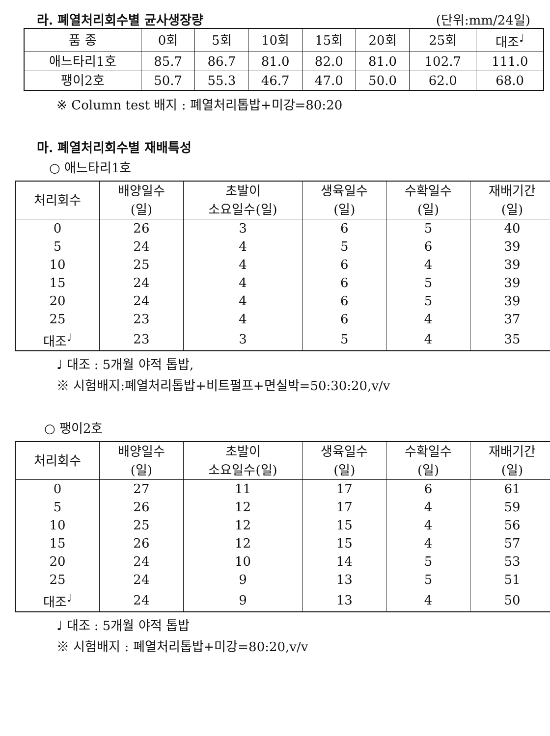라. 폐열처리회수별 균사생장량
(단위:mm/24일)
| 품 종 | 0회 | 5회 | 10회 | 15회 | 20회 | 25회 | 대조<sup>♩</sup> |
| --- | --- | --- | --- | --- | --- | --- | --- |
| 애느타리1호 | 85.7 | 86.7 | 81.0 | 82.0 | 81.0 | 102.7 | 111.0 |
| 팽이2호 | 50.7 | 55.3 | 46.7 | 47.0 | 50.0 | 62.0 | 68.0 |
※ Column test 배지 : 폐열처리톱밥+미강=80:20
마. 폐열처리회수별 재배특성
○ 애느타리1호
| 처리회수 | 배양일수 (일) | 초발이 소요일수(일) | 생육일수 (일) | 수확일수 (일) | 재배기간 (일) |
| --- | --- | --- | --- | --- | --- |
| 0 | 26 | 3 | 6 | 5 | 40 |
| 5 | 24 | 4 | 5 | 6 | 39 |
| 10 | 25 | 4 | 6 | 4 | 39 |
| 15 | 24 | 4 | 6 | 5 | 39 |
| 20 | 24 | 4 | 6 | 5 | 39 |
| 25 | 23 | 4 | 6 | 4 | 37 |
| 대조<sup>♩</sup> | 23 | 3 | 5 | 4 | 35 |
♩ 대조 : 5개월 야적 톱밥,
※ 시험배지:폐열처리톱밥+비트펄프+면실박=50:30:20,v/v
○ 팽이2호
| 처리회수 | 배양일수 (일) | 초발이 소요일수(일) | 생육일수 (일) | 수확일수 (일) | 재배기간 (일) |
| --- | --- | --- | --- | --- | --- |
| 0 | 27 | 11 | 17 | 6 | 61 |
| 5 | 26 | 12 | 17 | 4 | 59 |
| 10 | 25 | 12 | 15 | 4 | 56 |
| 15 | 26 | 12 | 15 | 4 | 57 |
| 20 | 24 | 10 | 14 | 5 | 53 |
| 25 | 24 | 9 | 13 | 5 | 51 |
| 대조<sup>♩</sup> | 24 | 9 | 13 | 4 | 50 |
♩ 대조 : 5개월 야적 톱밥
※ 시험배지 : 폐열처리톱밥+미강=80:20,v/v